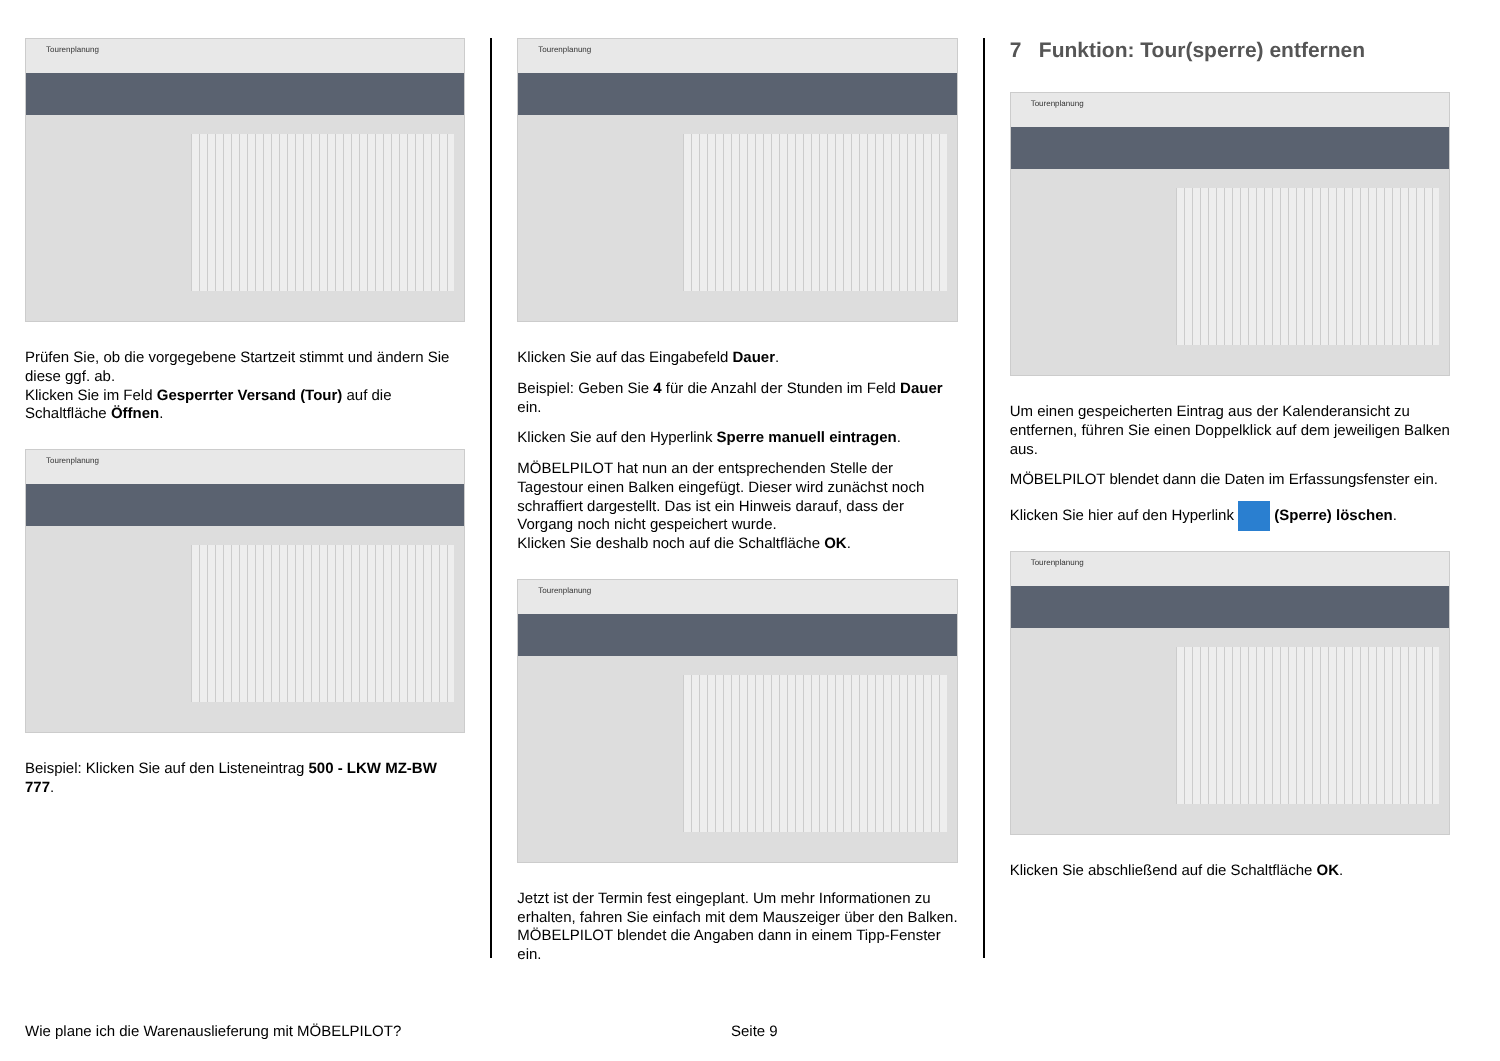Tourenplanung
Prüfen Sie, ob die vorgegebene Startzeit stimmt und ändern Sie diese ggf. ab.
Klicken Sie im Feld Gesperrter Versand (Tour) auf die Schaltfläche Öffnen.
Tourenplanung
Beispiel: Klicken Sie auf den Listeneintrag 500 - LKW MZ-BW 777.
Tourenplanung
Klicken Sie auf das Eingabefeld Dauer.
Beispiel: Geben Sie 4 für die Anzahl der Stunden im Feld Dauer ein.
Klicken Sie auf den Hyperlink Sperre manuell eintragen.
MÖBELPILOT hat nun an der entsprechenden Stelle der Tagestour einen Balken eingefügt. Dieser wird zunächst noch schraffiert dargestellt. Das ist ein Hinweis darauf, dass der Vorgang noch nicht gespeichert wurde.
Klicken Sie deshalb noch auf die Schaltfläche OK.
Tourenplanung
Jetzt ist der Termin fest eingeplant. Um mehr Informationen zu erhalten, fahren Sie einfach mit dem Mauszeiger über den Balken. MÖBELPILOT blendet die Angaben dann in einem Tipp-Fenster ein.
7 Funktion: Tour(sperre) entfernen
Tourenplanung
Um einen gespeicherten Eintrag aus der Kalenderansicht zu entfernen, führen Sie einen Doppelklick auf dem jeweiligen Balken aus.
MÖBELPILOT blendet dann die Daten im Erfassungsfenster ein.
Klicken Sie hier auf den Hyperlink (Sperre) löschen.
Tourenplanung
Klicken Sie abschließend auf die Schaltfläche OK.
Wie plane ich die Warenauslieferung mit MÖBELPILOT?
Seite 9